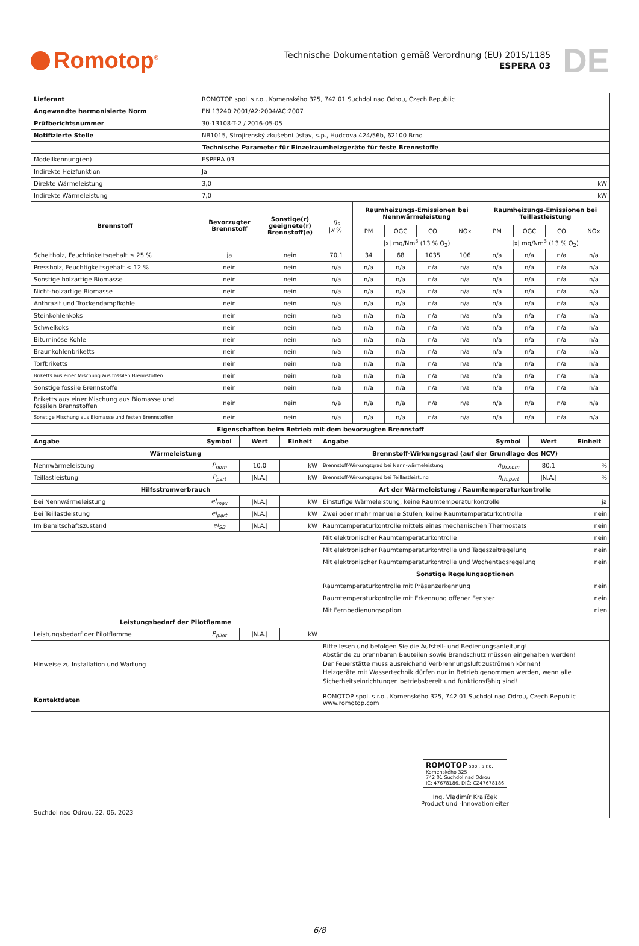Romotop<sup>®</sup>
Technische Dokumentation gemäß Verordnung (EU) 2015/1185
ESPERA 03
DE
| Lieferant | ROMOTOP spol. s r.o., Komenského 325, 742 01 Suchdol nad Odrou, Czech Republic | | | | | | | | | | |
| Angewandte harmonisierte Norm | EN 13240:2001/A2:2004/AC:2007 | | | | | | | | | | |
| Prüfberichtsnummer | 30-13108-T-2 / 2016-05-05 | | | | | | | | | | |
| Notifizierte Stelle | NB1015, Strojírenský zkušební ústav, s.p., Hudcova 424/56b, 62100 Brno | | | | | | | | | | |
| Technische Parameter für Einzelraumheizgeräte für feste Brennstoffe | | | | | | | | | | | |
| Modellkennung(en) | ESPERA 03 | | | | | | | | | | |
| Indirekte Heizfunktion | Ja | | | | | | | | | | |
| Direkte Wärmeleistung | 3,0 | | | | | | | | | | kW |
| Indirekte Wärmeleistung | 7,0 | | | | | | | | | | kW |
| Brennstoff | Bevorzugter Brennstoff | Sonstige(r) geeignete(r) Brennstoff(e) | η<sub>s</sub> / x %/ | Raumheizungs-Emissionen bei Nennwärmeleistung | | | | Raumheizungs-Emissionen bei Teillastleistung | | | |
| | | | | PM | OGC | CO | NOx | PM | OGC | CO | NOx |
| | | | | /x/ mg/Nm<sup>3</sup> (13 % O<sub>2</sub>) | | | | /x/ mg/Nm<sup>3</sup> (13 % O<sub>2</sub>) | | | |
| Scheitholz, Feuchtigkeitsgehalt ≤ 25 % | ja | nein | 70,1 | 34 | 68 | 1035 | 106 | n/a | n/a | n/a | n/a |
| Pressholz, Feuchtigkeitsgehalt < 12 % | nein | nein | n/a | n/a | n/a | n/a | n/a | n/a | n/a | n/a | n/a |
| Sonstige holzartige Biomasse | nein | nein | n/a | n/a | n/a | n/a | n/a | n/a | n/a | n/a | n/a |
| Nicht-holzartige Biomasse | nein | nein | n/a | n/a | n/a | n/a | n/a | n/a | n/a | n/a | n/a |
| Anthrazit und Trockendampfkohle | nein | nein | n/a | n/a | n/a | n/a | n/a | n/a | n/a | n/a | n/a |
| Steinkohlenkoks | nein | nein | n/a | n/a | n/a | n/a | n/a | n/a | n/a | n/a | n/a |
| Schwelkoks | nein | nein | n/a | n/a | n/a | n/a | n/a | n/a | n/a | n/a | n/a |
| Bituminöse Kohle | nein | nein | n/a | n/a | n/a | n/a | n/a | n/a | n/a | n/a | n/a |
| Braunkohlenbriketts | nein | nein | n/a | n/a | n/a | n/a | n/a | n/a | n/a | n/a | n/a |
| Torfbriketts | nein | nein | n/a | n/a | n/a | n/a | n/a | n/a | n/a | n/a | n/a |
| Briketts aus einer Mischung aus fossilen Brennstoffen | nein | nein | n/a | n/a | n/a | n/a | n/a | n/a | n/a | n/a | n/a |
| Sonstige fossile Brennstoffe | nein | nein | n/a | n/a | n/a | n/a | n/a | n/a | n/a | n/a | n/a |
| Briketts aus einer Mischung aus Biomasse und fossilen Brennstoffen | nein | nein | n/a | n/a | n/a | n/a | n/a | n/a | n/a | n/a | n/a |
| Sonstige Mischung aus Biomasse und festen Brennstoffen | nein | nein | n/a | n/a | n/a | n/a | n/a | n/a | n/a | n/a | n/a |
| Eigenschaften beim Betrieb mit dem bevorzugten Brennstoff | | | | | | | | | | | |
| Angabe | Symbol | Wert | Einheit | Angabe | Symbol | Wert | Einheit |
| Wärmeleistung | | | | Brennstoff-Wirkungsgrad (auf der Grundlage des NCV) | | | |
| Nennwärmeleistung | P<sub>nom</sub> | 10,0 | kW | Brennstoff-Wirkungsgrad bei Nenn-wärmeleistung | η<sub>th,nom</sub> | 80,1 | % |
| Teillastleistung | P<sub>part</sub> | /N.A./ | kW | Brennstoff-Wirkungsgrad bei Teillastleistung | η<sub>th,part</sub> | /N.A./ | % |
| Hilfsstromverbrauch | | | | Art der Wärmeleistung / Raumtemperaturkontrolle | | | |
| Bei Nennwärmeleistung | el<sub>max</sub> | /N.A./ | kW | Einstufige Wärmeleistung, keine Raumtemperaturkontrolle | | | ja |
| Bei Teillastleistung | el<sub>part</sub> | /N.A./ | kW | Zwei oder mehr manuelle Stufen, keine Raumtemperaturkontrolle | | | nein |
| Im Bereitschaftszustand | el<sub>SB</sub> | /N.A./ | kW | Raumtemperaturkontrolle mittels eines mechanischen Thermostats | | | nein |
| | | | | Mit elektronischer Raumtemperaturkontrolle | | | nein |
| | | | | Mit elektronischer Raumtemperaturkontrolle und Tageszeitregelung | | | nein |
| | | | | Mit elektronischer Raumtemperaturkontrolle und Wochentagsregelung | | | nein |
| | | | | Sonstige Regelungsoptionen | | | |
| | | | | Raumtemperaturkontrolle mit Präsenzerkennung | | | nein |
| | | | | Raumtemperaturkontrolle mit Erkennung offener Fenster | | | nein |
| | | | | Mit Fernbedienungsoption | | | nien |
| Leistungsbedarf der Pilotflamme | | | | | | | |
| Leistungsbedarf der Pilotflamme | P<sub>pilot</sub> | /N.A./ | kW | | | | |
| Hinweise zu Installation und Wartung | | | | Bitte lesen und befolgen Sie die Aufstell- und Bedienungsanleitung! Abstände zu brennbaren Bauteilen sowie Brandschutz müssen eingehalten werden! Der Feuerstätte muss ausreichend Verbrennungsluft zuströmen können! Heizgeräte mit Wassertechnik dürfen nur in Betrieb genommen werden, wenn alle Sicherheitseinrichtungen betriebsbereit und funktionsfähig sind! | | | |
| Kontaktdaten | | | | ROMOTOP spol. s r.o., Komenského 325, 742 01 Suchdol nad Odrou, Czech Republic www.romotop.com | | | |
| Suchdol nad Odrou, 22. 06. 2023 | | | | ROMOTOP spol. s r.o. Komenského 325 742 01 Suchdol nad Odrou IČ: 47678186, DIČ: CZ47678186 Ing. Vladimír Krajíček Product und -Innovationleiter | | | |
6/8